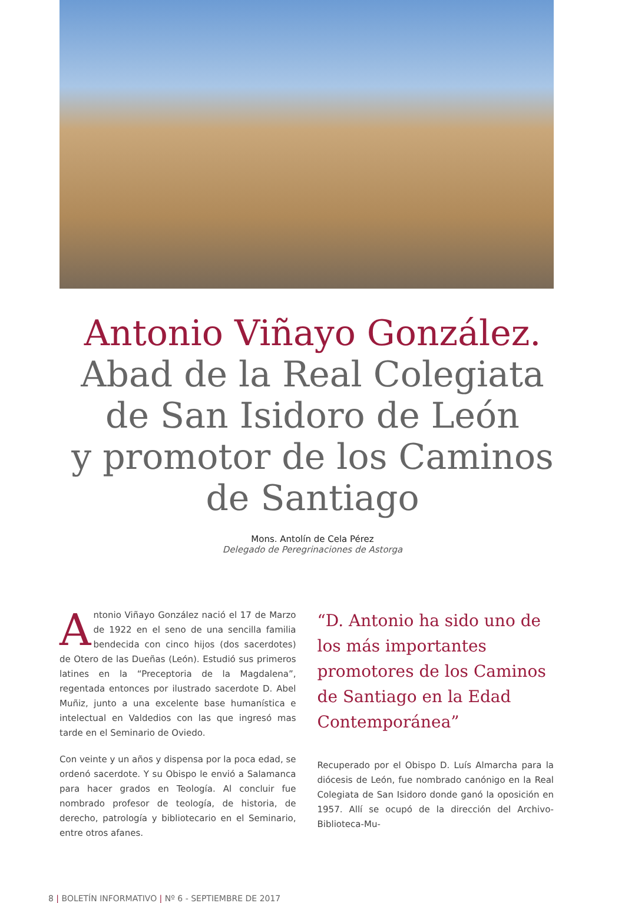Antonio Viñayo González.
Abad de la Real Colegiata
de San Isidoro de León
y promotor de los Caminos
de Santiago
Mons. Antolín de Cela Pérez
Delegado de Peregrinaciones de Astorga
Antonio Viñayo González nació el 17 de Marzo de 1922 en el seno de una sencilla familia bendecida con cinco hijos (dos sacerdotes) de Otero de las Dueñas (León). Estudió sus primeros latines en la “Preceptoria de la Magdalena”, regentada entonces por ilustrado sacerdote D. Abel Muñiz, junto a una excelente base humanística e intelectual en Valdedios con las que ingresó mas tarde en el Seminario de Oviedo.
Con veinte y un años y dispensa por la poca edad, se ordenó sacerdote. Y su Obispo le envió a Salamanca para hacer grados en Teología. Al concluir fue nombrado profesor de teología, de historia, de derecho, patrología y bibliotecario en el Seminario, entre otros afanes.
“D. Antonio ha sido uno de los más importantes promotores de los Caminos de Santiago en la Edad Contemporánea”
Recuperado por el Obispo D. Luís Almarcha para la diócesis de León, fue nombrado canónigo en la Real Colegiata de San Isidoro donde ganó la oposición en 1957. Allí se ocupó de la dirección del Archivo-Biblioteca-Mu-
8 | BOLETÍN INFORMATIVO | Nº 6 - SEPTIEMBRE DE 2017